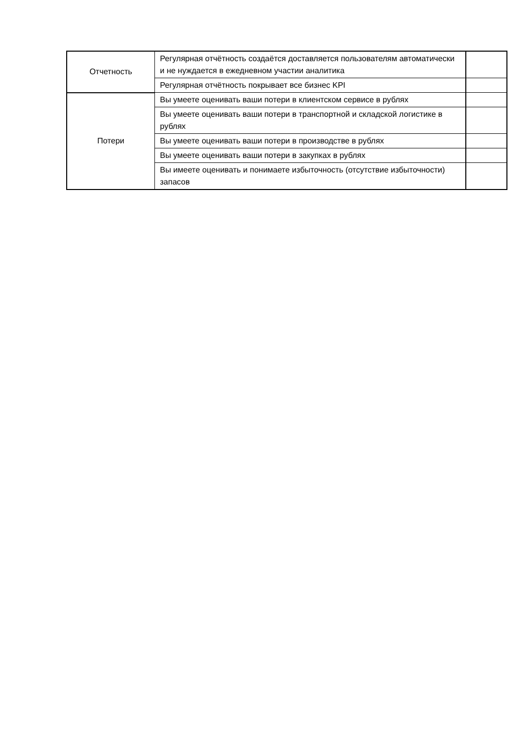| Отчетность | Регулярная отчётность создаётся доставляется пользователям автоматически и не нуждается в ежедневном участии аналитика | |
| | Регулярная отчётность покрывает все бизнес KPI | |
| Потери | Вы умеете оценивать ваши потери в клиентском сервисе в рублях | |
| | Вы умеете оценивать ваши потери в транспортной и складской логистике в рублях | |
| | Вы умеете оценивать ваши потери в производстве в рублях | |
| | Вы умеете оценивать ваши потери в закупках в рублях | |
| | Вы имеете оценивать и понимаете избыточность (отсутствие избыточности) запасов | |